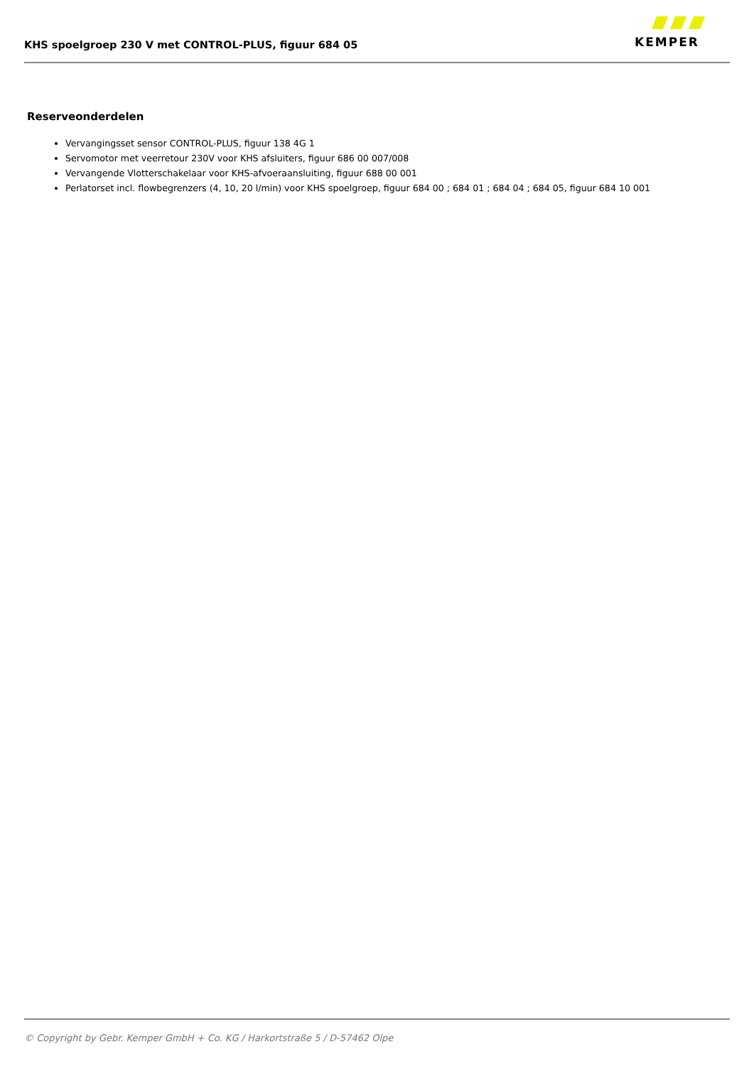KHS spoelgroep 230 V met CONTROL-PLUS, figuur 684 05
KEMPER
Reserveonderdelen
Vervangingsset sensor CONTROL-PLUS, figuur 138 4G 1
Servomotor met veerretour 230V voor KHS afsluiters, figuur 686 00 007/008
Vervangende Vlotterschakelaar voor KHS-afvoeraansluiting, figuur 688 00 001
Perlatorset incl. flowbegrenzers (4, 10, 20 l/min) voor KHS spoelgroep, figuur 684 00 ; 684 01 ; 684 04 ; 684 05, figuur 684 10 001
© Copyright by Gebr. Kemper GmbH + Co. KG / Harkortstraße 5 / D-57462 Olpe